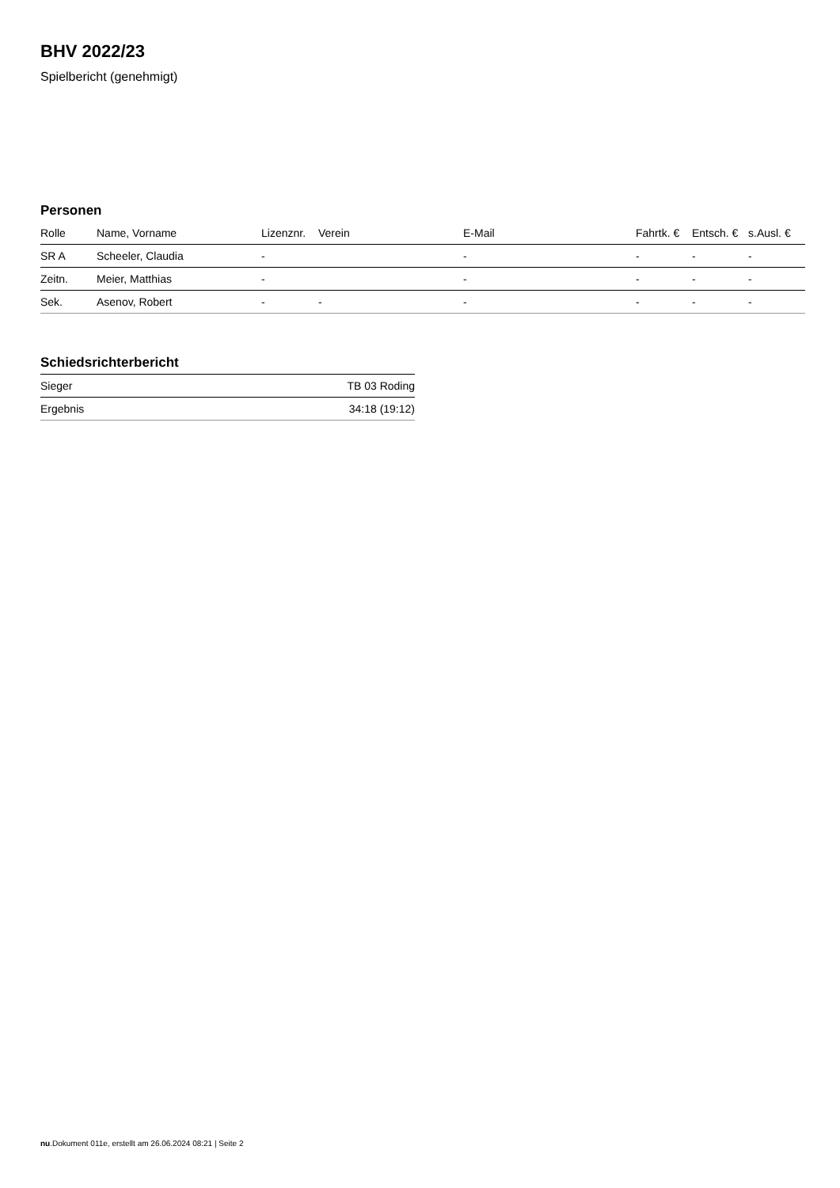BHV 2022/23
Spielbericht (genehmigt)
Personen
| Rolle | Name, Vorname | Lizenznr. | Verein | E-Mail | Fahrtk. € | Entsch. € | s.Ausl. € |
| --- | --- | --- | --- | --- | --- | --- | --- |
| SR A | Scheeler, Claudia | - | | - | - | - | - |
| Zeitn. | Meier, Matthias | - | | - | - | - | - |
| Sek. | Asenov, Robert | - | - | - | - | - | - |
Schiedsrichterbericht
| Sieger | TB 03 Roding |
| Ergebnis | 34:18 (19:12) |
nu.Dokument 011e, erstellt am 26.06.2024 08:21 | Seite 2